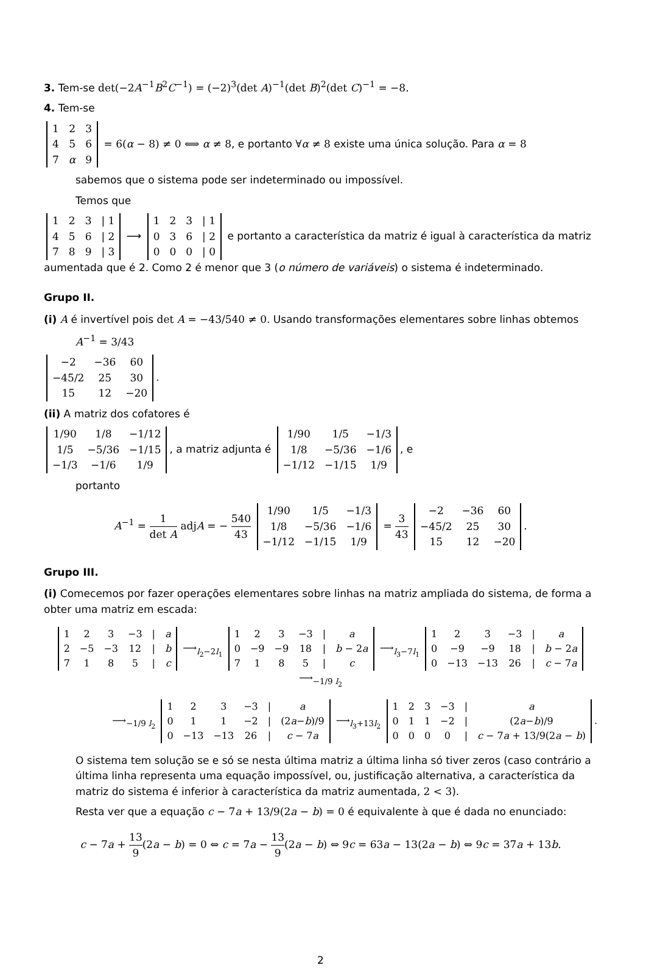3. Tem-se det(−2A<sup>−1</sup>B<sup>2</sup>C<sup>−1</sup>) = (−2)<sup>3</sup>(det A)<sup>−1</sup>(det B)<sup>2</sup>(det C)<sup>−1</sup> = −8.
4. Tem-se
| 1 | 2 | 3 |
| 4 | 5 | 6 |
| 7 | α | 9 |
= 6(α − 8) ≠ 0 ⟺ α ≠ 8, e portanto ∀α ≠ 8 existe uma única solução. Para α = 8
sabemos que o sistema pode ser indeterminado ou impossível.
Temos que
| 1 | 2 | 3 | / 1 |
| 4 | 5 | 6 | / 2 |
| 7 | 8 | 9 | / 3 |
⟶
| 1 | 2 | 3 | / 1 |
| 0 | 3 | 6 | / 2 |
| 0 | 0 | 0 | / 0 |
e portanto a característica da matriz é igual à característica da matriz aumentada que é 2. Como 2 é menor que 3 (o número de variáveis) o sistema é indeterminado.
Grupo II.
(i) A é invertível pois det A = −43/540 ≠ 0. Usando transformações elementares sobre linhas obtemos
A<sup>−1</sup> = 3/43
| −2 | −36 | 60 |
| −45/2 | 25 | 30 |
| 15 | 12 | −20 |
.
(ii) A matriz dos cofatores é
| 1/90 | 1/8 | −1/12 |
| 1/5 | −5/36 | −1/15 |
| −1/3 | −1/6 | 1/9 |
, a matriz adjunta é
| 1/90 | 1/5 | −1/3 |
| 1/8 | −5/36 | −1/6 |
| −1/12 | −1/15 | 1/9 |
, e
portanto
A<sup>−1</sup> = 1 det A adjA = − 540 43
| 1/90 | 1/5 | −1/3 |
| 1/8 | −5/36 | −1/6 |
| −1/12 | −1/15 | 1/9 |
= 3 43
| −2 | −36 | 60 |
| −45/2 | 25 | 30 |
| 15 | 12 | −20 |
.
Grupo III.
(i) Comecemos por fazer operações elementares sobre linhas na matriz ampliada do sistema, de forma a obter uma matriz em escada:
| 1 | 2 | 3 | −3 | / | a |
| 2 | −5 | −3 | 12 | / | b |
| 7 | 1 | 8 | 5 | / | c |
⟶<sub>l<sub>2</sub>−2l<sub>1</sub></sub>
| 1 | 2 | 3 | −3 | / | a |
| 0 | −9 | −9 | 18 | / | b − 2 a |
| 7 | 1 | 8 | 5 | / | c |
⟶<sub>l<sub>3</sub>−7l<sub>1</sub></sub>
| 1 | 2 | 3 | −3 | / | a |
| 0 | −9 | −9 | 18 | / | b − 2 a |
| 0 | −13 | −13 | 26 | / | c − 7 a |
⟶<sub>−1/9 l<sub>2</sub></sub>
⟶<sub>−1/9 l<sub>2</sub></sub>
| 1 | 2 | 3 | −3 | / | a |
| 0 | 1 | 1 | −2 | / | (2 a − b )/9 |
| 0 | −13 | −13 | 26 | / | c − 7 a |
⟶<sub>l<sub>3</sub>+13l<sub>2</sub></sub>
| 1 | 2 | 3 | −3 | / | a |
| 0 | 1 | 1 | −2 | / | (2 a − b )/9 |
| 0 | 0 | 0 | 0 | / | c − 7 a + 13/9(2 a − b ) |
.
O sistema tem solução se e só se nesta última matriz a última linha só tiver zeros (caso contrário a última linha representa uma equação impossível, ou, justificação alternativa, a característica da matriz do sistema é inferior à característica da matriz aumentada, 2 < 3).
Resta ver que a equação c − 7a + 13/9(2a − b) = 0 é equivalente à que é dada no enunciado:
c − 7a + 13 9(2a − b) = 0 ⇔ c = 7a − 13 9(2a − b) ⇔ 9c = 63a − 13(2a − b) ⇔ 9c = 37a + 13b.
2